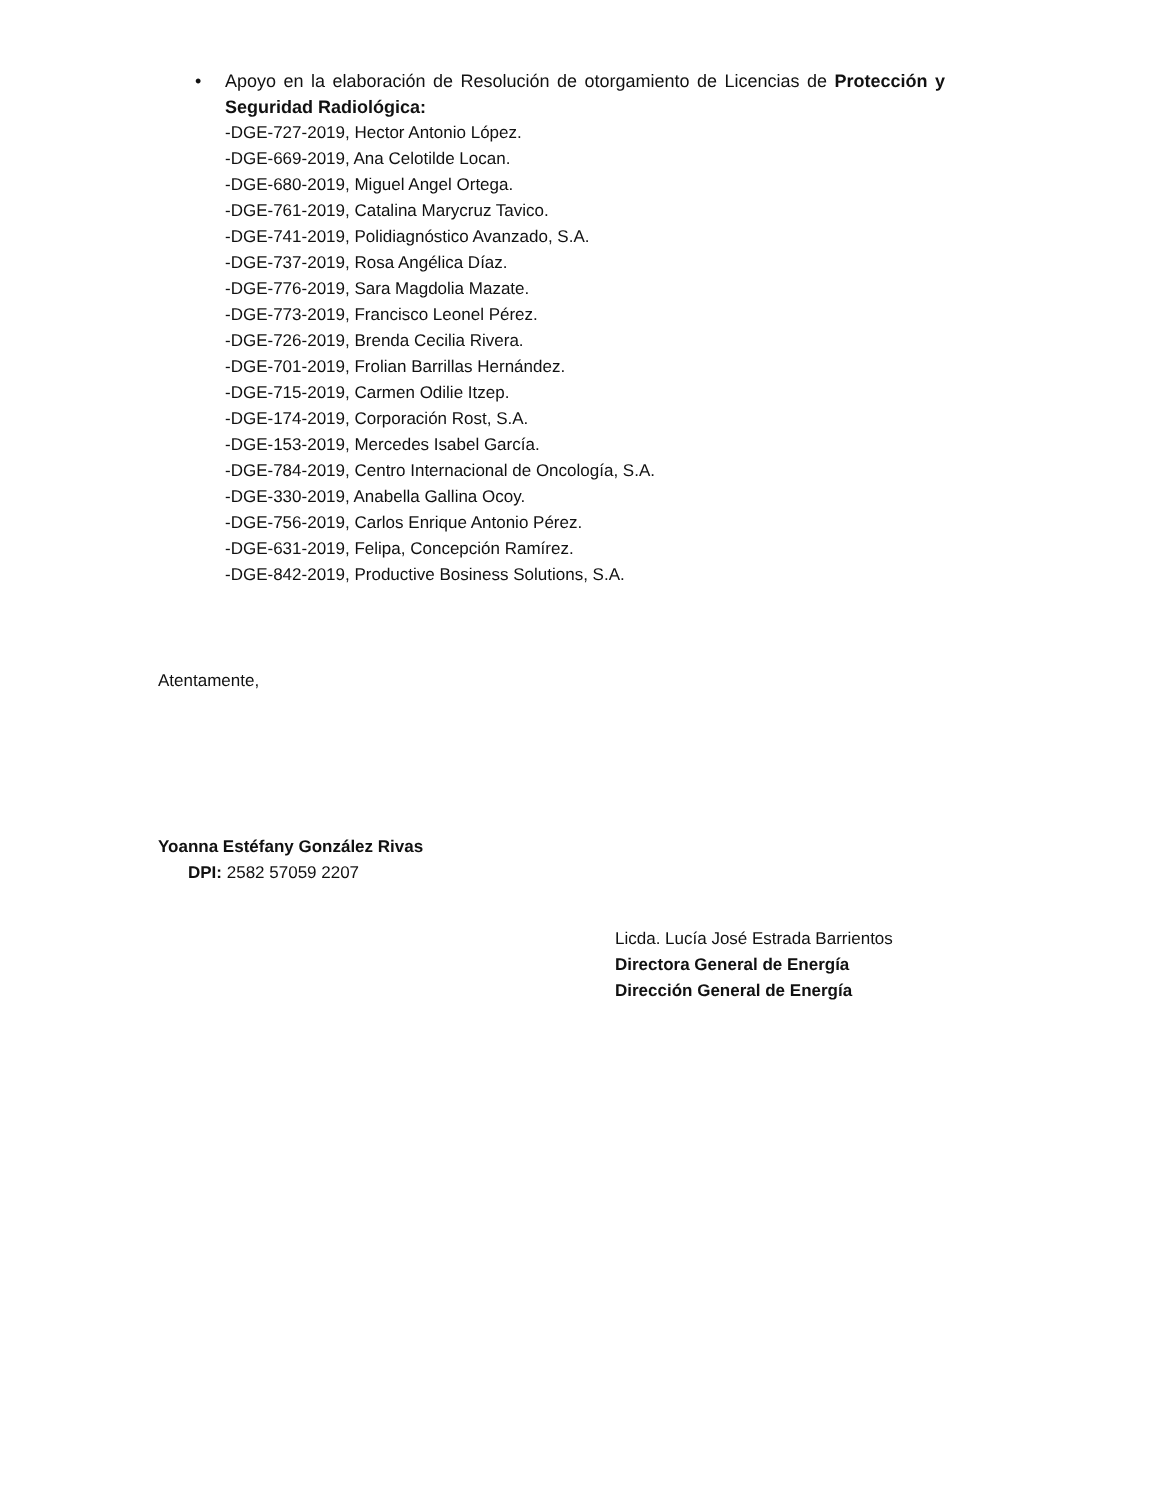• Apoyo en la elaboración de Resolución de otorgamiento de Licencias de Protección y Seguridad Radiológica:
-DGE-727-2019, Hector Antonio López.
-DGE-669-2019, Ana Celotilde Locan.
-DGE-680-2019, Miguel Angel Ortega.
-DGE-761-2019, Catalina Marycruz Tavico.
-DGE-741-2019, Polidiagnóstico Avanzado, S.A.
-DGE-737-2019, Rosa Angélica Díaz.
-DGE-776-2019, Sara Magdolia Mazate.
-DGE-773-2019, Francisco Leonel Pérez.
-DGE-726-2019, Brenda Cecilia Rivera.
-DGE-701-2019, Frolian Barrillas Hernández.
-DGE-715-2019, Carmen Odilie Itzep.
-DGE-174-2019, Corporación Rost, S.A.
-DGE-153-2019, Mercedes Isabel García.
-DGE-784-2019, Centro Internacional de Oncología, S.A.
-DGE-330-2019, Anabella Gallina Ocoy.
-DGE-756-2019, Carlos Enrique Antonio Pérez.
-DGE-631-2019, Felipa, Concepción Ramírez.
-DGE-842-2019, Productive Bosiness Solutions, S.A.
Atentamente,
Yoanna Estéfany González Rivas
DPI: 2582 57059 2207
Licda. Lucía José Estrada Barrientos
Directora General de Energía
Dirección General de Energía